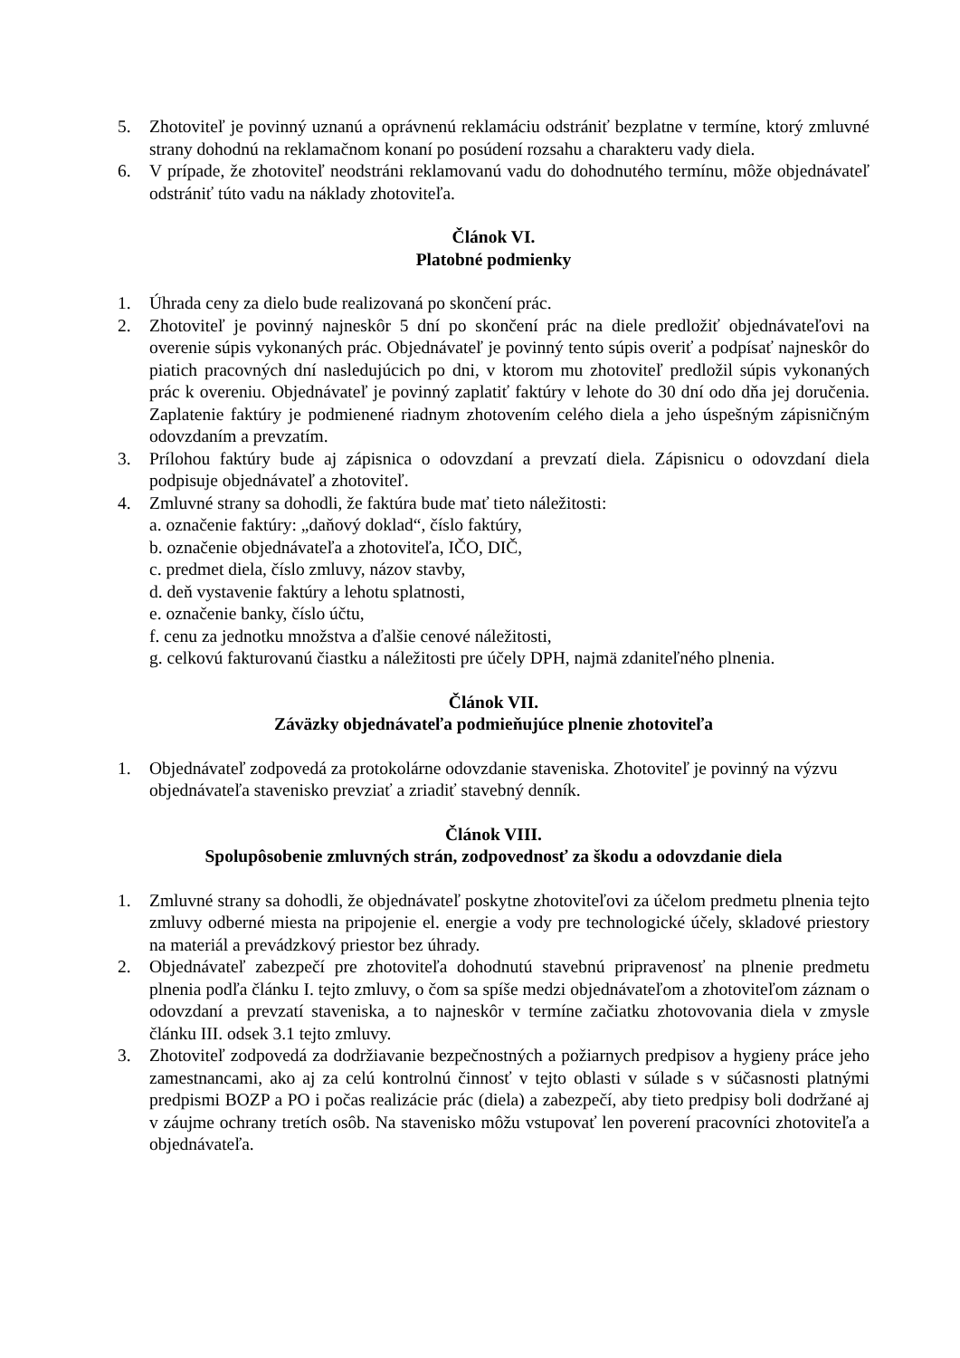5. Zhotoviteľ je povinný uznanú a oprávnenú reklamáciu odstrániť bezplatne v termíne, ktorý zmluvné strany dohodnú na reklamačnom konaní po posúdení rozsahu a charakteru vady diela.
6. V prípade, že zhotoviteľ neodstráni reklamovanú vadu do dohodnutého termínu, môže objednávateľ odstrániť túto vadu na náklady zhotoviteľa.
Článok VI.
Platobné podmienky
1. Úhrada ceny za dielo bude realizovaná po skončení prác.
2. Zhotoviteľ je povinný najneskôr 5 dní po skončení prác na diele predložiť objednávateľovi na overenie súpis vykonaných prác. Objednávateľ je povinný tento súpis overiť a podpísať najneskôr do piatich pracovných dní nasledujúcich po dni, v ktorom mu zhotoviteľ predložil súpis vykonaných prác k overeniu. Objednávateľ je povinný zaplatiť faktúry v lehote do 30 dní odo dňa jej doručenia. Zaplatenie faktúry je podmienené riadnym zhotovením celého diela a jeho úspešným zápisničným odovzdaním a prevzatím.
3. Prílohou faktúry bude aj zápisnica o odovzdaní a prevzatí diela. Zápisnicu o odovzdaní diela podpisuje objednávateľ a zhotoviteľ.
4. Zmluvné strany sa dohodli, že faktúra bude mať tieto náležitosti:
a. označenie faktúry: „daňový doklad“, číslo faktúry,
b. označenie objednávateľa a zhotoviteľa, IČO, DIČ,
c. predmet diela, číslo zmluvy, názov stavby,
d. deň vystavenie faktúry a lehotu splatnosti,
e. označenie banky, číslo účtu,
f. cenu za jednotku množstva a ďalšie cenové náležitosti,
g. celkovú fakturovanú čiastku a náležitosti pre účely DPH, najmä zdaniteľného plnenia.
Článok VII.
Záväzky objednávateľa podmieňujúce plnenie zhotoviteľa
1. Objednávateľ zodpovedá za protokolárne odovzdanie staveniska. Zhotoviteľ je povinný na výzvu objednávateľa stavenisko prevziať a zriadiť stavebný denník.
Článok VIII.
Spolupôsobenie zmluvných strán, zodpovednosť za škodu a odovzdanie diela
1. Zmluvné strany sa dohodli, že objednávateľ poskytne zhotoviteľovi za účelom predmetu plnenia tejto zmluvy odberné miesta na pripojenie el. energie a vody pre technologické účely, skladové priestory na materiál a prevádzkový priestor bez úhrady.
2. Objednávateľ zabezpečí pre zhotoviteľa dohodnutú stavebnú pripravenosť na plnenie predmetu plnenia podľa článku I. tejto zmluvy, o čom sa spíše medzi objednávateľom a zhotoviteľom záznam o odovzdaní a prevzatí staveniska, a to najneskôr v termíne začiatku zhotovovania diela v zmysle článku III. odsek 3.1 tejto zmluvy.
3. Zhotoviteľ zodpovedá za dodržiavanie bezpečnostných a požiarnych predpisov a hygieny práce jeho zamestnancami, ako aj za celú kontrolnú činnosť v tejto oblasti v súlade s v súčasnosti platnými predpismi BOZP a PO i počas realizácie prác (diela) a zabezpečí, aby tieto predpisy boli dodržané aj v záujme ochrany tretích osôb. Na stavenisko môžu vstupovať len poverení pracovníci zhotoviteľa a objednávateľa.